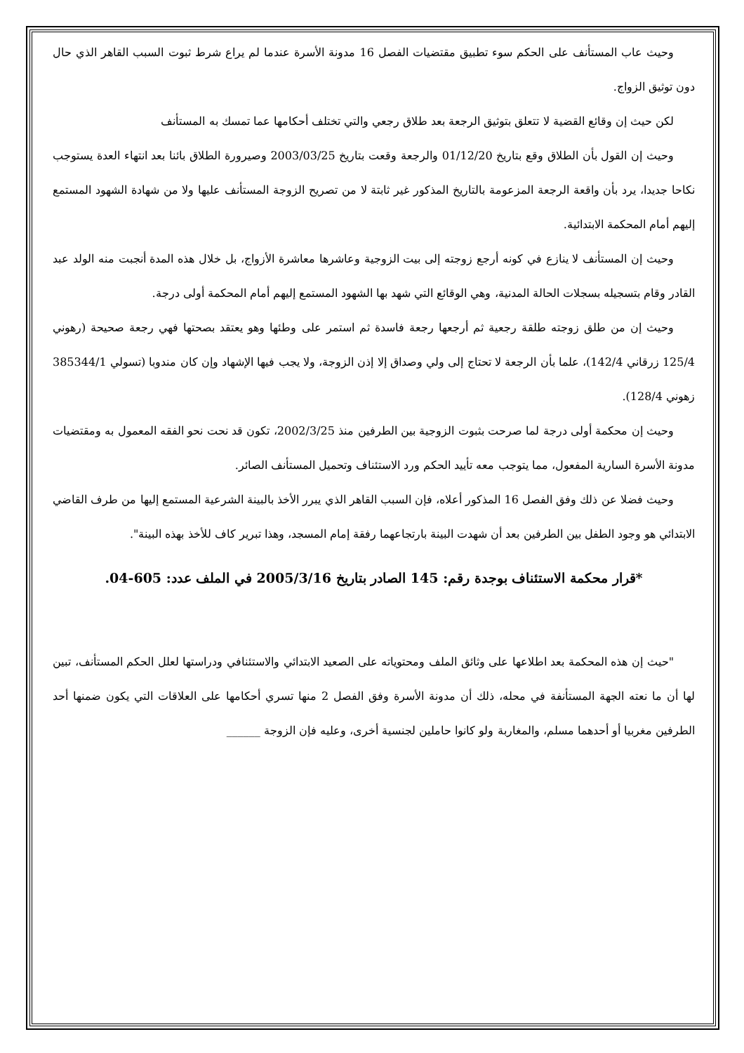وحيث عاب المستأنف على الحكم سوء تطبيق مقتضيات الفصل 16 مدونة الأسرة عندما لم يراع شرط ثبوت السبب القاهر الذي حال دون توثيق الزواج.
لكن حيث إن وقائع القضية لا تتعلق بتوثيق الرجعة بعد طلاق رجعي والتي تختلف أحكامها عما تمسك به المستأنف
وحيث إن القول بأن الطلاق وقع بتاريخ 01/12/20 والرجعة وقعت بتاريخ 2003/03/25 وصيرورة الطلاق بائنا بعد انتهاء العدة يستوجب نكاحا جديدا، يرد بأن واقعة الرجعة المزعومة بالتاريخ المذكور غير ثابتة لا من تصريح الزوجة المستأنف عليها ولا من شهادة الشهود المستمع إليهم أمام المحكمة الابتدائية.
وحيث إن المستأنف لا ينازع في كونه أرجع زوجته إلى بيت الزوجية وعاشرها معاشرة الأزواج، بل خلال هذه المدة أنجبت منه الولد عبد القادر وقام بتسجيله بسجلات الحالة المدنية، وهي الوقائع التي شهد بها الشهود المستمع إليهم أمام المحكمة أولى درجة.
وحيث إن من طلق زوجته طلقة رجعية ثم أرجعها رجعة فاسدة ثم استمر على وطئها وهو يعتقد بصحتها فهي رجعة صحيحة (رهوني 125/4 زرقاني 142/4)، علما بأن الرجعة لا تحتاج إلى ولي وصداق إلا إذن الزوجة، ولا يجب فيها الإشهاد وإن كان مندوبا (تسولي 385344/1 زهوني 128/4).
وحيث إن محكمة أولى درجة لما صرحت بثبوت الزوجية بين الطرفين منذ 2002/3/25، تكون قد نحت نحو الفقه المعمول به ومقتضيات مدونة الأسرة السارية المفعول، مما يتوجب معه تأييد الحكم ورد الاستئناف وتحميل المستأنف الصائر.
وحيث فضلا عن ذلك وفق الفصل 16 المذكور أعلاه، فإن السبب القاهر الذي يبرر الأخذ بالبينة الشرعية المستمع إليها من طرف القاضي الابتدائي هو وجود الطفل بين الطرفين بعد أن شهدت البينة بارتجاعهما رفقة إمام المسجد، وهذا تبرير كاف للأخذ بهذه البينة".
*قرار محكمة الاستئناف بوجدة رقم: 145 الصادر بتاريخ 2005/3/16 في الملف عدد: 605-04.
"حيث إن هذه المحكمة بعد اطلاعها على وثائق الملف ومحتوياته على الصعيد الابتدائي والاستئنافي ودراستها لعلل الحكم المستأنف، تبين لها أن ما نعته الجهة المستأنفة في محله، ذلك أن مدونة الأسرة وفق الفصل 2 منها تسري أحكامها على العلاقات التي يكون ضمنها أحد الطرفين مغربيا أو أحدهما مسلم، والمغاربة ولو كانوا حاملين لجنسية أخرى، وعليه فإن الزوجة ______